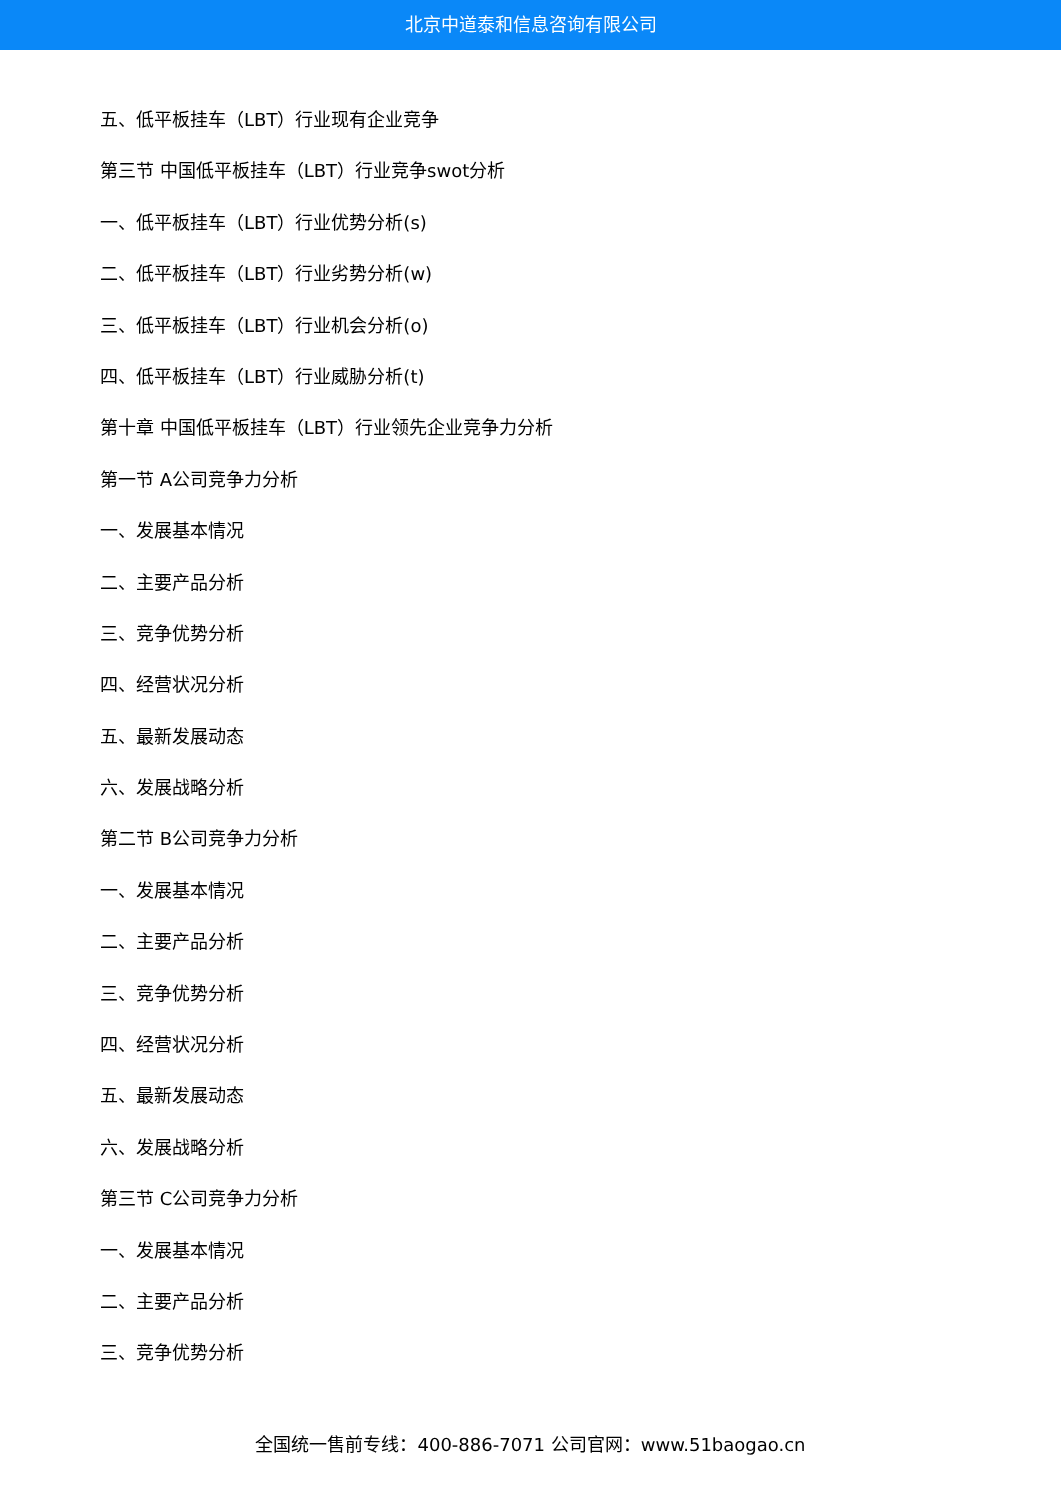北京中道泰和信息咨询有限公司
五、低平板挂车（LBT）行业现有企业竞争
第三节 中国低平板挂车（LBT）行业竞争swot分析
一、低平板挂车（LBT）行业优势分析(s)
二、低平板挂车（LBT）行业劣势分析(w)
三、低平板挂车（LBT）行业机会分析(o)
四、低平板挂车（LBT）行业威胁分析(t)
第十章 中国低平板挂车（LBT）行业领先企业竞争力分析
第一节 A公司竞争力分析
一、发展基本情况
二、主要产品分析
三、竞争优势分析
四、经营状况分析
五、最新发展动态
六、发展战略分析
第二节 B公司竞争力分析
一、发展基本情况
二、主要产品分析
三、竞争优势分析
四、经营状况分析
五、最新发展动态
六、发展战略分析
第三节 C公司竞争力分析
一、发展基本情况
二、主要产品分析
三、竞争优势分析
全国统一售前专线：400-886-7071 公司官网：www.51baogao.cn